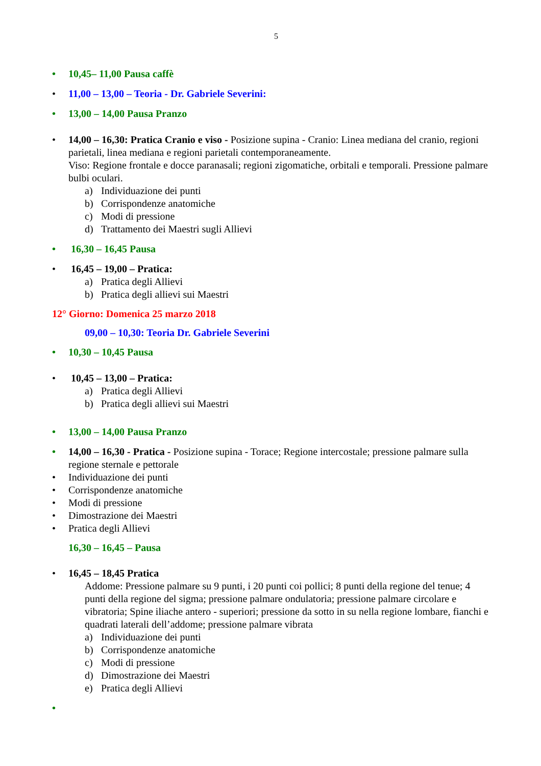5
• 10,45– 11,00 Pausa caffè
• 11,00 – 13,00 – Teoria - Dr. Gabriele Severini:
• 13,00 – 14,00 Pausa Pranzo
• 14,00 – 16,30: Pratica Cranio e viso - Posizione supina - Cranio: Linea mediana del cranio, regioni parietali, linea mediana e regioni parietali contemporaneamente.
Viso: Regione frontale e docce paranasali; regioni zigomatiche, orbitali e temporali. Pressione palmare bulbi oculari.
a) Individuazione dei punti
b) Corrispondenze anatomiche
c) Modi di pressione
d) Trattamento dei Maestri sugli Allievi
• 16,30 – 16,45 Pausa
• 16,45 – 19,00 – Pratica:
a) Pratica degli Allievi
b) Pratica degli allievi sui Maestri
12° Giorno: Domenica 25 marzo 2018
09,00 – 10,30: Teoria Dr. Gabriele Severini
• 10,30 – 10,45 Pausa
• 10,45 – 13,00 – Pratica:
a) Pratica degli Allievi
b) Pratica degli allievi sui Maestri
• 13,00 – 14,00 Pausa Pranzo
• 14,00 – 16,30 - Pratica - Posizione supina - Torace; Regione intercostale; pressione palmare sulla regione sternale e pettorale
• Individuazione dei punti
• Corrispondenze anatomiche
• Modi di pressione
• Dimostrazione dei Maestri
• Pratica degli Allievi
16,30 – 16,45 – Pausa
• 16,45 – 18,45 Pratica
Addome: Pressione palmare su 9 punti, i 20 punti coi pollici; 8 punti della regione del tenue; 4 punti della regione del sigma; pressione palmare ondulatoria; pressione palmare circolare e vibratoria; Spine iliache antero - superiori; pressione da sotto in su nella regione lombare, fianchi e quadrati laterali dell’addome; pressione palmare vibrata
a) Individuazione dei punti
b) Corrispondenze anatomiche
c) Modi di pressione
d) Dimostrazione dei Maestri
e) Pratica degli Allievi
•